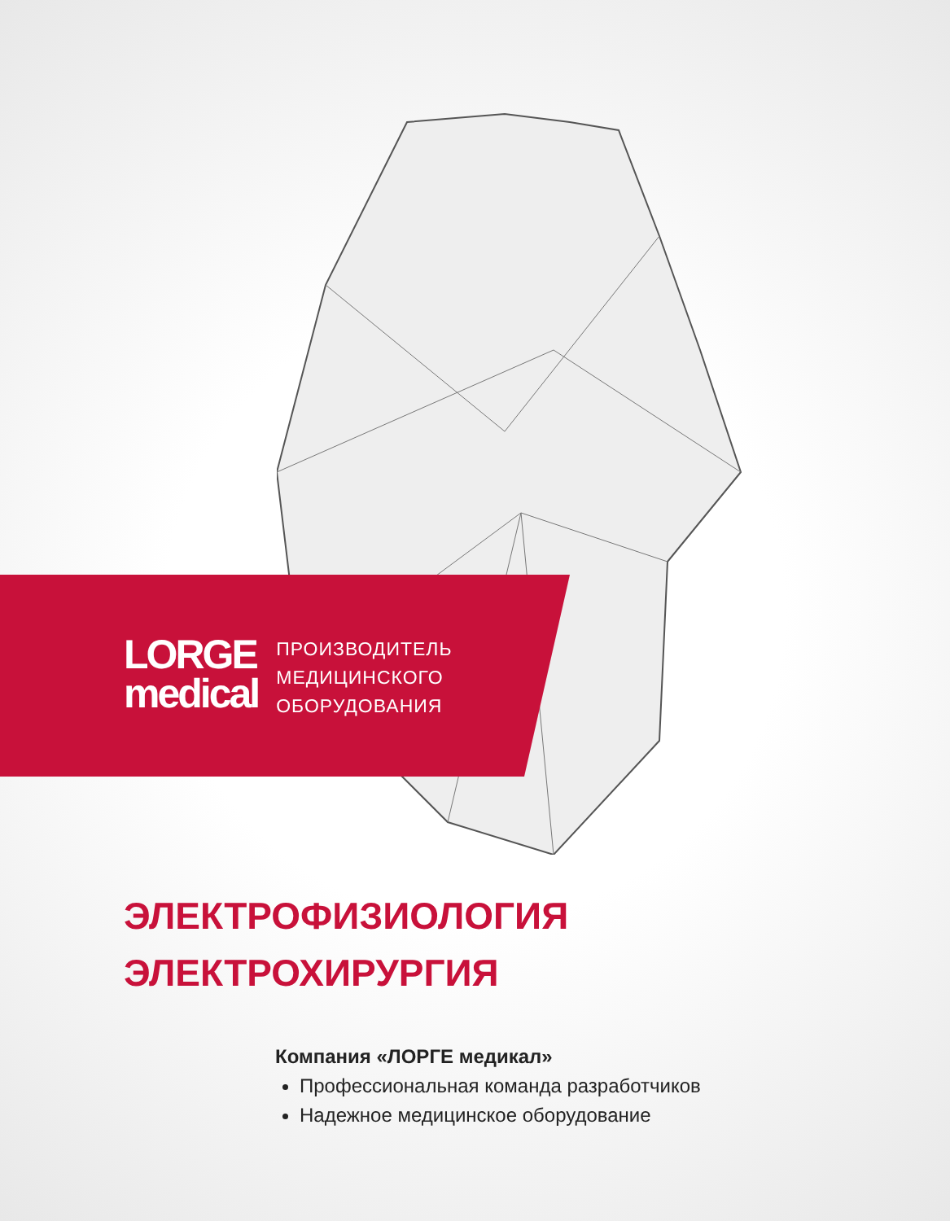LORGE
medical
ПРОИЗВОДИТЕЛЬ
МЕДИЦИНСКОГО
ОБОРУДОВАНИЯ
ЭЛЕКТРОФИЗИОЛОГИЯ
ЭЛЕКТРОХИРУРГИЯ
Компания «ЛОРГЕ медикал»
Профессиональная команда разработчиков
Надежное медицинское оборудование